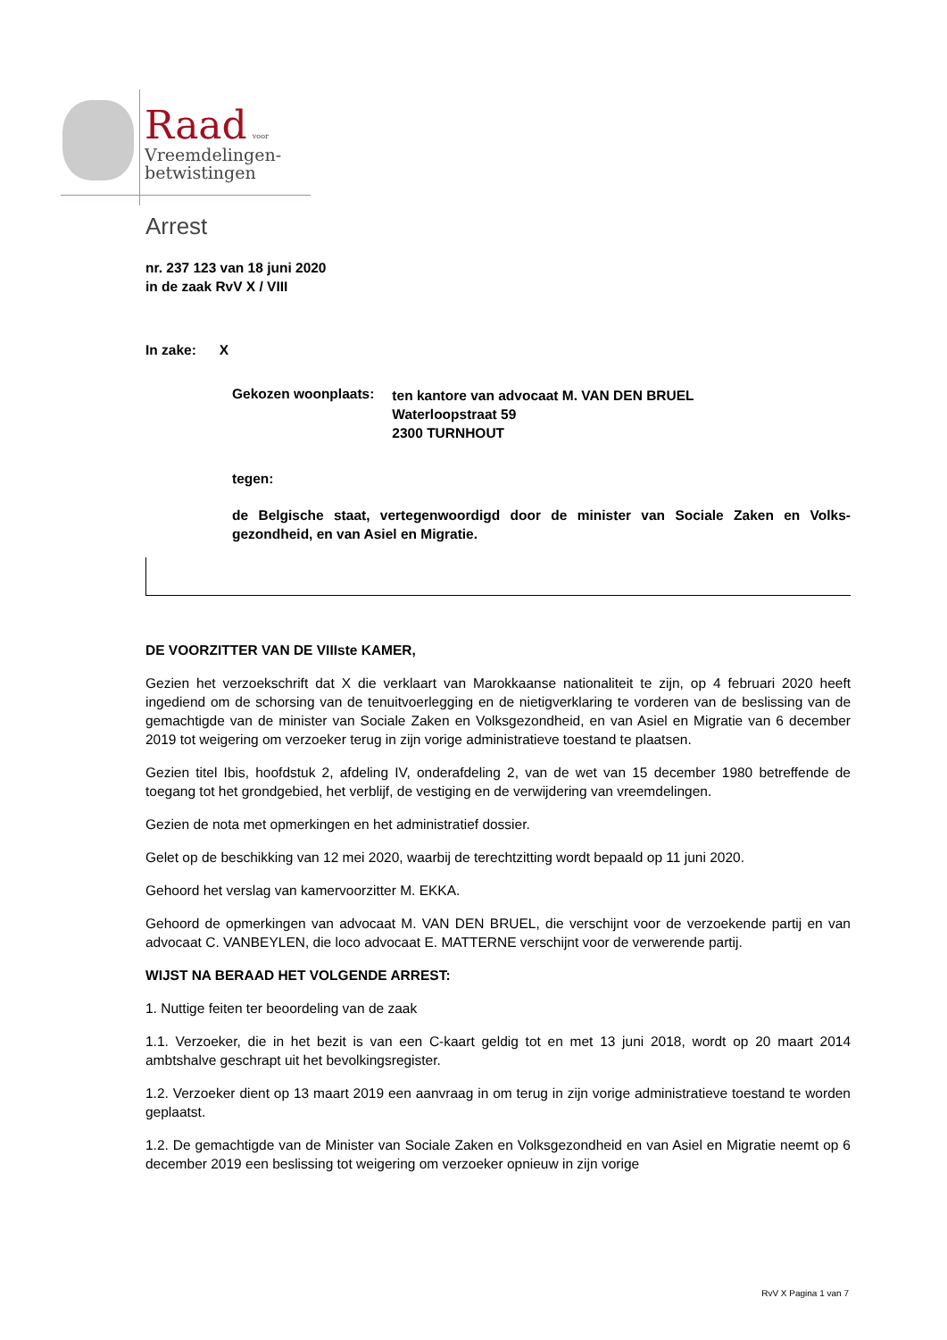Raad voor
Vreemdelingen-
betwistingen
Arrest
nr. 237 123 van 18 juni 2020
in de zaak RvV X / VIII
In zake: X
| Gekozen woonplaats: | ten kantore van advocaat M. VAN DEN BRUEL Waterloopstraat 59 2300 TURNHOUT |
tegen:
de Belgische staat, vertegenwoordigd door de minister van Sociale Zaken en Volks-gezondheid, en van Asiel en Migratie.
DE VOORZITTER VAN DE VIIIste KAMER,
Gezien het verzoekschrift dat X die verklaart van Marokkaanse nationaliteit te zijn, op 4 februari 2020 heeft ingediend om de schorsing van de tenuitvoerlegging en de nietigverklaring te vorderen van de beslissing van de gemachtigde van de minister van Sociale Zaken en Volksgezondheid, en van Asiel en Migratie van 6 december 2019 tot weigering om verzoeker terug in zijn vorige administratieve toestand te plaatsen.
Gezien titel Ibis, hoofdstuk 2, afdeling IV, onderafdeling 2, van de wet van 15 december 1980 betreffende de toegang tot het grondgebied, het verblijf, de vestiging en de verwijdering van vreemdelingen.
Gezien de nota met opmerkingen en het administratief dossier.
Gelet op de beschikking van 12 mei 2020, waarbij de terechtzitting wordt bepaald op 11 juni 2020.
Gehoord het verslag van kamervoorzitter M. EKKA.
Gehoord de opmerkingen van advocaat M. VAN DEN BRUEL, die verschijnt voor de verzoekende partij en van advocaat C. VANBEYLEN, die loco advocaat E. MATTERNE verschijnt voor de verwerende partij.
WIJST NA BERAAD HET VOLGENDE ARREST:
1. Nuttige feiten ter beoordeling van de zaak
1.1. Verzoeker, die in het bezit is van een C-kaart geldig tot en met 13 juni 2018, wordt op 20 maart 2014 ambtshalve geschrapt uit het bevolkingsregister.
1.2. Verzoeker dient op 13 maart 2019 een aanvraag in om terug in zijn vorige administratieve toestand te worden geplaatst.
1.2. De gemachtigde van de Minister van Sociale Zaken en Volksgezondheid en van Asiel en Migratie neemt op 6 december 2019 een beslissing tot weigering om verzoeker opnieuw in zijn vorige
RvV X Pagina 1 van 7